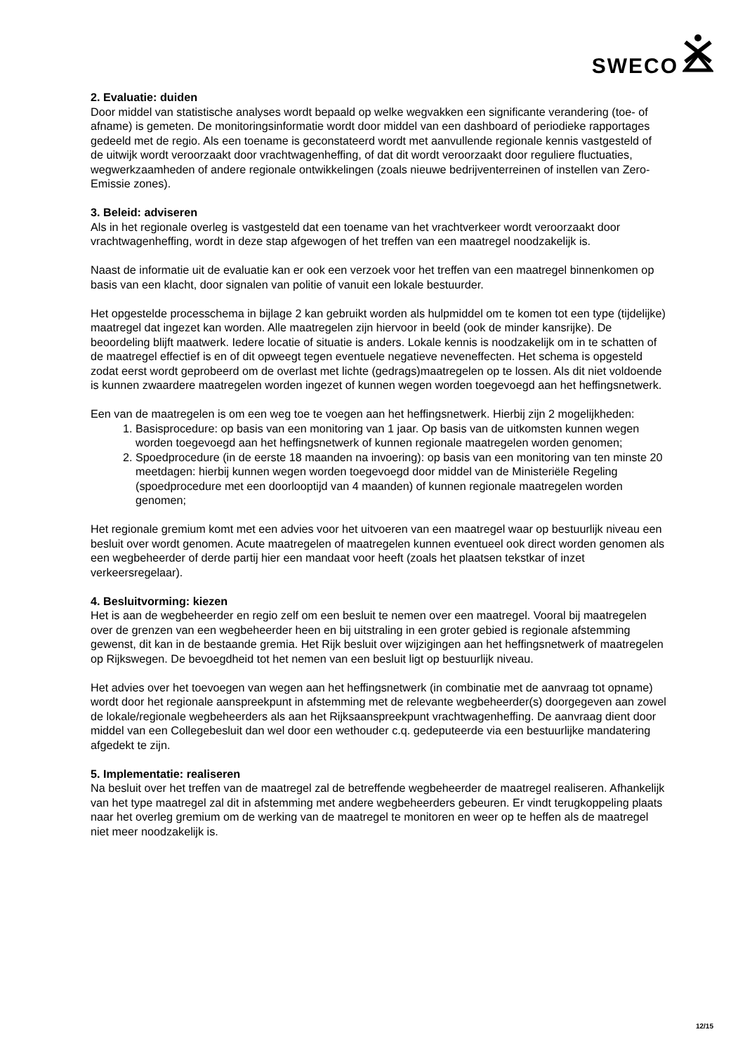SWECO
2. Evaluatie: duiden
Door middel van statistische analyses wordt bepaald op welke wegvakken een significante verandering (toe- of afname) is gemeten. De monitoringsinformatie wordt door middel van een dashboard of periodieke rapportages gedeeld met de regio. Als een toename is geconstateerd wordt met aanvullende regionale kennis vastgesteld of de uitwijk wordt veroorzaakt door vrachtwagenheffing, of dat dit wordt veroorzaakt door reguliere fluctuaties, wegwerkzaamheden of andere regionale ontwikkelingen (zoals nieuwe bedrijventerreinen of instellen van Zero-Emissie zones).
3. Beleid: adviseren
Als in het regionale overleg is vastgesteld dat een toename van het vrachtverkeer wordt veroorzaakt door vrachtwagenheffing, wordt in deze stap afgewogen of het treffen van een maatregel noodzakelijk is.
Naast de informatie uit de evaluatie kan er ook een verzoek voor het treffen van een maatregel binnenkomen op basis van een klacht, door signalen van politie of vanuit een lokale bestuurder.
Het opgestelde processchema in bijlage 2 kan gebruikt worden als hulpmiddel om te komen tot een type (tijdelijke) maatregel dat ingezet kan worden. Alle maatregelen zijn hiervoor in beeld (ook de minder kansrijke). De beoordeling blijft maatwerk. Iedere locatie of situatie is anders. Lokale kennis is noodzakelijk om in te schatten of de maatregel effectief is en of dit opweegt tegen eventuele negatieve neveneffecten. Het schema is opgesteld zodat eerst wordt geprobeerd om de overlast met lichte (gedrags)maatregelen op te lossen. Als dit niet voldoende is kunnen zwaardere maatregelen worden ingezet of kunnen wegen worden toegevoegd aan het heffingsnetwerk.
Een van de maatregelen is om een weg toe te voegen aan het heffingsnetwerk. Hierbij zijn 2 mogelijkheden:
1. Basisprocedure: op basis van een monitoring van 1 jaar. Op basis van de uitkomsten kunnen wegen worden toegevoegd aan het heffingsnetwerk of kunnen regionale maatregelen worden genomen;
2. Spoedprocedure (in de eerste 18 maanden na invoering): op basis van een monitoring van ten minste 20 meetdagen: hierbij kunnen wegen worden toegevoegd door middel van de Ministeriële Regeling (spoedprocedure met een doorlooptijd van 4 maanden) of kunnen regionale maatregelen worden genomen;
Het regionale gremium komt met een advies voor het uitvoeren van een maatregel waar op bestuurlijk niveau een besluit over wordt genomen. Acute maatregelen of maatregelen kunnen eventueel ook direct worden genomen als een wegbeheerder of derde partij hier een mandaat voor heeft (zoals het plaatsen tekstkar of inzet verkeersregelaar).
4. Besluitvorming: kiezen
Het is aan de wegbeheerder en regio zelf om een besluit te nemen over een maatregel. Vooral bij maatregelen over de grenzen van een wegbeheerder heen en bij uitstraling in een groter gebied is regionale afstemming gewenst, dit kan in de bestaande gremia. Het Rijk besluit over wijzigingen aan het heffingsnetwerk of maatregelen op Rijkswegen. De bevoegdheid tot het nemen van een besluit ligt op bestuurlijk niveau.
Het advies over het toevoegen van wegen aan het heffingsnetwerk (in combinatie met de aanvraag tot opname) wordt door het regionale aanspreekpunt in afstemming met de relevante wegbeheerder(s) doorgegeven aan zowel de lokale/regionale wegbeheerders als aan het Rijksaanspreekpunt vrachtwagenheffing. De aanvraag dient door middel van een Collegebesluit dan wel door een wethouder c.q. gedeputeerde via een bestuurlijke mandatering afgedekt te zijn.
5. Implementatie: realiseren
Na besluit over het treffen van de maatregel zal de betreffende wegbeheerder de maatregel realiseren. Afhankelijk van het type maatregel zal dit in afstemming met andere wegbeheerders gebeuren. Er vindt terugkoppeling plaats naar het overleg gremium om de werking van de maatregel te monitoren en weer op te heffen als de maatregel niet meer noodzakelijk is.
12/15